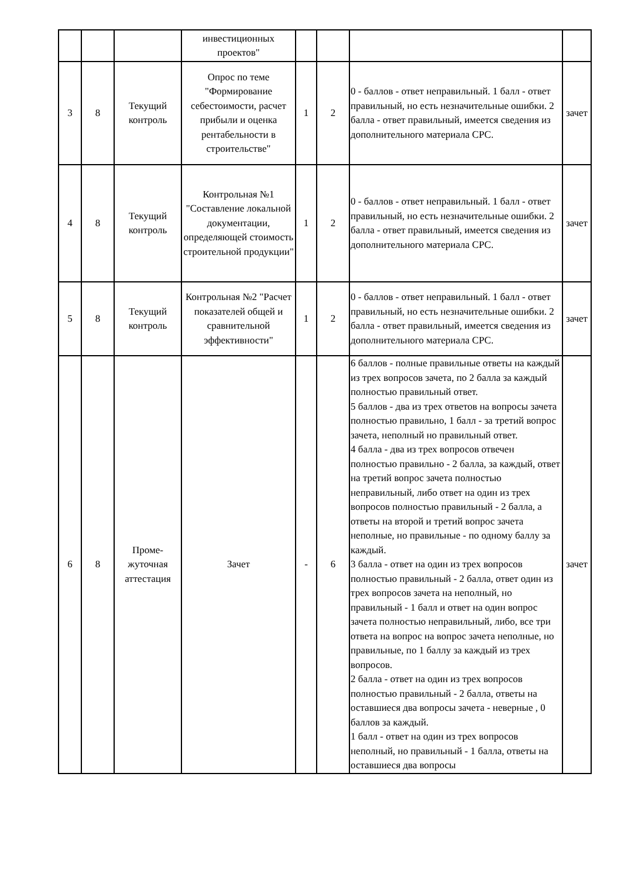| | | | инвестиционных проектов" | | | | |
| 3 | 8 | Текущий контроль | Опрос по теме "Формирование себестоимости, расчет прибыли и оценка рентабельности в строительстве" | 1 | 2 | 0 - баллов - ответ неправильный. 1 балл - ответ правильный, но есть незначительные ошибки. 2 балла - ответ правильный, имеется сведения из дополнительного материала СРС. | зачет |
| 4 | 8 | Текущий контроль | Контрольная №1 "Составление локальной документации, определяющей стоимость строительной продукции" | 1 | 2 | 0 - баллов - ответ неправильный. 1 балл - ответ правильный, но есть незначительные ошибки. 2 балла - ответ правильный, имеется сведения из дополнительного материала СРС. | зачет |
| 5 | 8 | Текущий контроль | Контрольная №2 "Расчет показателей общей и сравнительной эффективности" | 1 | 2 | 0 - баллов - ответ неправильный. 1 балл - ответ правильный, но есть незначительные ошибки. 2 балла - ответ правильный, имеется сведения из дополнительного материала СРС. | зачет |
| 6 | 8 | Проме- жуточная аттестация | Зачет | - | 6 | 6 баллов - полные правильные ответы на каждый из трех вопросов зачета, по 2 балла за каждый полностью правильный ответ. 5 баллов - два из трех ответов на вопросы зачета полностью правильно, 1 балл - за третий вопрос зачета, неполный но правильный ответ. 4 балла - два из трех вопросов отвечен полностью правильно - 2 балла, за каждый, ответ на третий вопрос зачета полностью неправильный, либо ответ на один из трех вопросов полностью правильный - 2 балла, а ответы на второй и третий вопрос зачета неполные, но правильные - по одному баллу за каждый. 3 балла - ответ на один из трех вопросов полностью правильный - 2 балла, ответ один из трех вопросов зачета на неполный, но правильный - 1 балл и ответ на один вопрос зачета полностью неправильный, либо, все три ответа на вопрос на вопрос зачета неполные, но правильные, по 1 баллу за каждый из трех вопросов. 2 балла - ответ на один из трех вопросов полностью правильный - 2 балла, ответы на оставшиеся два вопросы зачета - неверные , 0 баллов за каждый. 1 балл - ответ на один из трех вопросов неполный, но правильный - 1 балла, ответы на оставшиеся два вопросы | зачет |